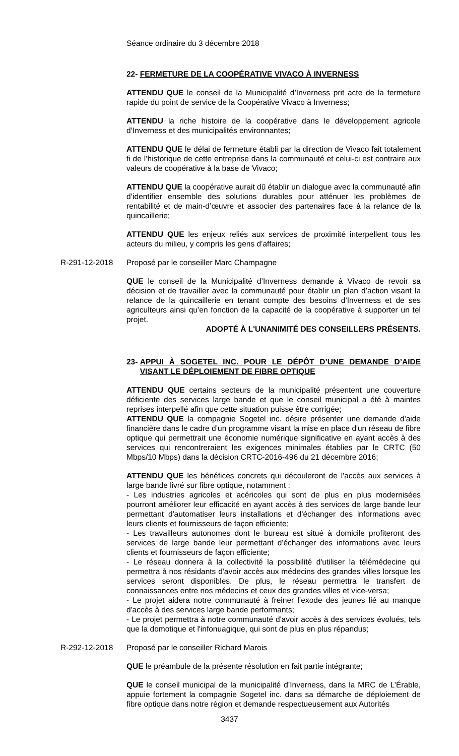Séance ordinaire du 3 décembre 2018
22- FERMETURE DE LA COOPÉRATIVE VIVACO À INVERNESS
ATTENDU QUE le conseil de la Municipalité d’Inverness prit acte de la fermeture rapide du point de service de la Coopérative Vivaco à Inverness;
ATTENDU la riche histoire de la coopérative dans le développement agricole d’Inverness et des municipalités environnantes;
ATTENDU QUE le délai de fermeture établi par la direction de Vivaco fait totalement fi de l’historique de cette entreprise dans la communauté et celui-ci est contraire aux valeurs de coopérative à la base de Vivaco;
ATTENDU QUE la coopérative aurait dû établir un dialogue avec la communauté afin d’identifier ensemble des solutions durables pour atténuer les problèmes de rentabilité et de main-d’œuvre et associer des partenaires face à la relance de la quincaillerie;
ATTENDU QUE les enjeux reliés aux services de proximité interpellent tous les acteurs du milieu, y compris les gens d’affaires;
R-291-12-2018 Proposé par le conseiller Marc Champagne
QUE le conseil de la Municipalité d’Inverness demande à Vivaco de revoir sa décision et de travailler avec la communauté pour établir un plan d’action visant la relance de la quincaillerie en tenant compte des besoins d’Inverness et de ses agriculteurs ainsi qu’en fonction de la capacité de la coopérative à supporter un tel projet.
ADOPTÉ À L'UNANIMITÉ DES CONSEILLERS PRÉSENTS.
23- APPUI À SOGETEL INC. POUR LE DÉPÔT D’UNE DEMANDE D’AIDE VISANT LE DÉPLOIEMENT DE FIBRE OPTIQUE
ATTENDU QUE certains secteurs de la municipalité présentent une couverture déficiente des services large bande et que le conseil municipal a été à maintes reprises interpellé afin que cette situation puisse être corrigée;
ATTENDU QUE la compagnie Sogetel inc. désire présenter une demande d'aide financière dans le cadre d’un programme visant la mise en place d'un réseau de fibre optique qui permettrait une économie numérique significative en ayant accès à des services qui rencontreraient les exigences minimales établies par le CRTC (50 Mbps/10 Mbps) dans la décision CRTC-2016-496 du 21 décembre 2016;
ATTENDU QUE les bénéfices concrets qui découleront de l'accès aux services à large bande livré sur fibre optique, notamment :
- Les industries agricoles et acéricoles qui sont de plus en plus modernisées pourront améliorer leur efficacité en ayant accès à des services de large bande leur permettant d'automatiser leurs installations et d'échanger des informations avec leurs clients et fournisseurs de façon efficiente;
- Les travailleurs autonomes dont le bureau est situé à domicile profiteront des services de large bande leur permettant d'échanger des informations avec leurs clients et fournisseurs de façon efficiente;
- Le réseau donnera à la collectivité la possibilité d'utiliser la télémédecine qui permettra à nos résidants d'avoir accès aux médecins des grandes villes lorsque les services seront disponibles. De plus, le réseau permettra le transfert de connaissances entre nos médecins et ceux des grandes villes et vice-versa;
- Le projet aidera notre communauté à freiner l’exode des jeunes lié au manque d'accès à des services large bande performants;
- Le projet permettra à notre communauté d'avoir accès à des services évolués, tels que la domotique et l'infonuagique, qui sont de plus en plus répandus;
R-292-12-2018 Proposé par le conseiller Richard Marois
QUE le préambule de la présente résolution en fait partie intégrante;
QUE le conseil municipal de la municipalité d’Inverness, dans la MRC de L’Érable, appuie fortement la compagnie Sogetel inc. dans sa démarche de déploiement de fibre optique dans notre région et demande respectueusement aux Autorités
3437